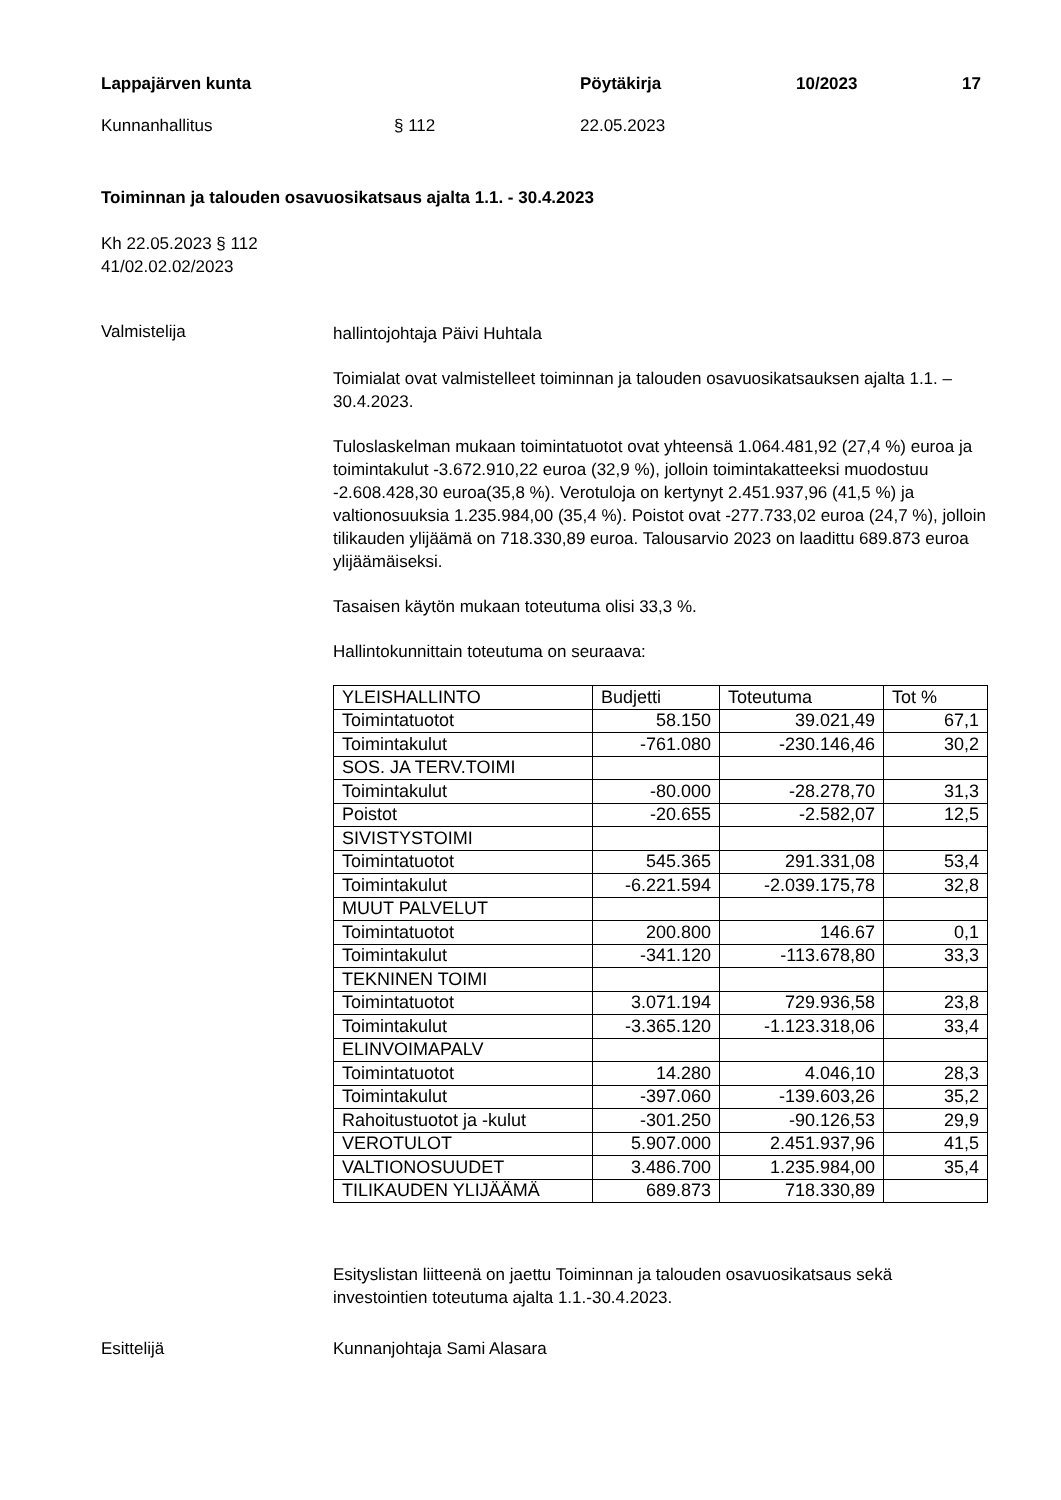Lappajärven kunta Pöytäkirja 10/2023 17
Kunnanhallitus § 112 22.05.2023
Toiminnan ja talouden osavuosikatsaus ajalta 1.1. - 30.4.2023
Kh 22.05.2023 § 112
41/02.02.02/2023
Valmistelija
hallintojohtaja Päivi Huhtala
Toimialat ovat valmistelleet toiminnan ja talouden osavuosikatsauksen ajalta 1.1. – 30.4.2023.
Tuloslaskelman mukaan toimintatuotot ovat yhteensä 1.064.481,92 (27,4 %) euroa ja toimintakulut -3.672.910,22 euroa (32,9 %), jolloin toimintakatteeksi muodostuu -2.608.428,30 euroa(35,8 %). Verotuloja on kertynyt 2.451.937,96 (41,5 %) ja valtionosuuksia 1.235.984,00 (35,4 %). Poistot ovat -277.733,02 euroa (24,7 %), jolloin tilikauden ylijäämä on 718.330,89 euroa. Talousarvio 2023 on laadittu 689.873 euroa ylijäämäiseksi.
Tasaisen käytön mukaan toteutuma olisi 33,3 %.
Hallintokunnittain toteutuma on seuraava:
| YLEISHALLINTO | Budjetti | Toteutuma | Tot % |
| Toimintatuotot | 58.150 | 39.021,49 | 67,1 |
| Toimintakulut | -761.080 | -230.146,46 | 30,2 |
| SOS. JA TERV.TOIMI | | | |
| Toimintakulut | -80.000 | -28.278,70 | 31,3 |
| Poistot | -20.655 | -2.582,07 | 12,5 |
| SIVISTYSTOIMI | | | |
| Toimintatuotot | 545.365 | 291.331,08 | 53,4 |
| Toimintakulut | -6.221.594 | -2.039.175,78 | 32,8 |
| MUUT PALVELUT | | | |
| Toimintatuotot | 200.800 | 146.67 | 0,1 |
| Toimintakulut | -341.120 | -113.678,80 | 33,3 |
| TEKNINEN TOIMI | | | |
| Toimintatuotot | 3.071.194 | 729.936,58 | 23,8 |
| Toimintakulut | -3.365.120 | -1.123.318,06 | 33,4 |
| ELINVOIMAPALV | | | |
| Toimintatuotot | 14.280 | 4.046,10 | 28,3 |
| Toimintakulut | -397.060 | -139.603,26 | 35,2 |
| Rahoitustuotot ja -kulut | -301.250 | -90.126,53 | 29,9 |
| VEROTULOT | 5.907.000 | 2.451.937,96 | 41,5 |
| VALTIONOSUUDET | 3.486.700 | 1.235.984,00 | 35,4 |
| TILIKAUDEN YLIJÄÄMÄ | 689.873 | 718.330,89 | |
Esityslistan liitteenä on jaettu Toiminnan ja talouden osavuosikatsaus sekä investointien toteutuma ajalta 1.1.-30.4.2023.
Esittelijä Kunnanjohtaja Sami Alasara